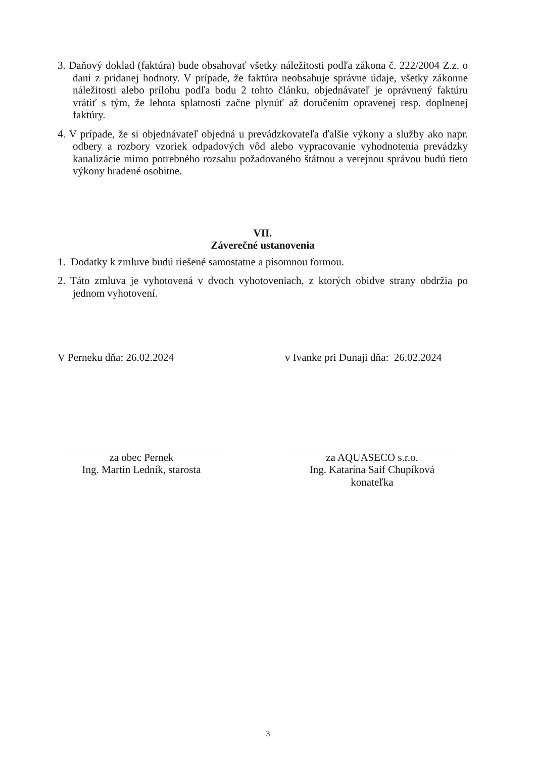3. Daňový doklad (faktúra) bude obsahovať všetky náležitosti podľa zákona č. 222/2004 Z.z. o dani z pridanej hodnoty. V prípade, že faktúra neobsahuje správne údaje, všetky zákonne náležitosti alebo prílohu podľa bodu 2 tohto článku, objednávateľ je oprávnený faktúru vrátiť s tým, že lehota splatnosti začne plynúť až doručením opravenej resp. doplnenej faktúry.
4. V prípade, že si objednávateľ objedná u prevádzkovateľa ďalšie výkony a služby ako napr. odbery a rozbory vzoriek odpadových vôd alebo vypracovanie vyhodnotenia prevádzky kanalizácie mimo potrebného rozsahu požadovaného štátnou a verejnou správou budú tieto výkony hradené osobitne.
VII.
Záverečné ustanovenia
1. Dodatky k zmluve budú riešené samostatne a písomnou formou.
2. Táto zmluva je vyhotovená v dvoch vyhotoveniach, z ktorých obidve strany obdržia po jednom vyhotovení.
V Perneku dňa: 26.02.2024 v Ivanke pri Dunaji dňa: 26.02.2024
za obec Pernek
Ing. Martin Ledník, starosta
za AQUASECO s.r.o.
Ing. Katarína Saif Chupíková
konateľka
3